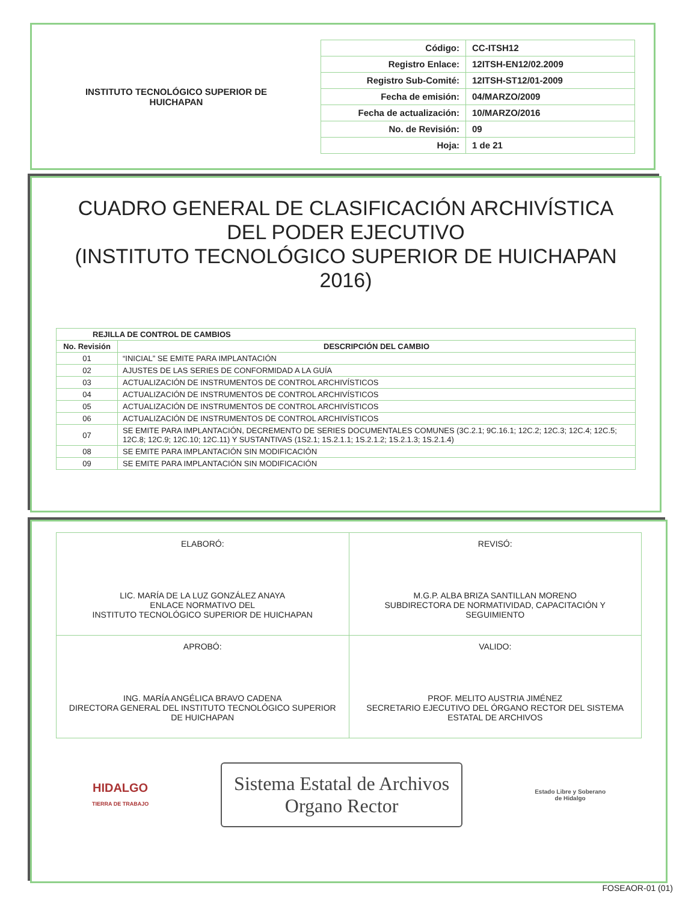INSTITUTO TECNOLÓGICO SUPERIOR DE
HUICHAPAN
| Código: | CC-ITSH12 |
| Registro Enlace: | 12ITSH-EN12/02.2009 |
| Registro Sub-Comité: | 12ITSH-ST12/01-2009 |
| Fecha de emisión: | 04/MARZO/2009 |
| Fecha de actualización: | 10/MARZO/2016 |
| No. de Revisión: | 09 |
| Hoja: | 1 de 21 |
CUADRO GENERAL DE CLASIFICACIÓN ARCHIVÍSTICA DEL PODER EJECUTIVO
(INSTITUTO TECNOLÓGICO SUPERIOR DE HUICHAPAN 2016)
| REJILLA DE CONTROL DE CAMBIOS | |
| --- | --- |
| No. Revisión | DESCRIPCIÓN DEL CAMBIO |
| 01 | “INICIAL” SE EMITE PARA IMPLANTACIÓN |
| 02 | AJUSTES DE LAS SERIES DE CONFORMIDAD A LA GUÍA |
| 03 | ACTUALIZACIÓN DE INSTRUMENTOS DE CONTROL ARCHIVÍSTICOS |
| 04 | ACTUALIZACIÓN DE INSTRUMENTOS DE CONTROL ARCHIVÍSTICOS |
| 05 | ACTUALIZACIÓN DE INSTRUMENTOS DE CONTROL ARCHIVÍSTICOS |
| 06 | ACTUALIZACIÓN DE INSTRUMENTOS DE CONTROL ARCHIVÍSTICOS |
| 07 | SE EMITE PARA IMPLANTACIÓN, DECREMENTO DE SERIES DOCUMENTALES COMUNES (3C.2.1; 9C.16.1; 12C.2; 12C.3; 12C.4; 12C.5; 12C.8; 12C.9; 12C.10; 12C.11) Y SUSTANTIVAS (1S2.1; 1S.2.1.1; 1S.2.1.2; 1S.2.1.3; 1S.2.1.4) |
| 08 | SE EMITE PARA IMPLANTACIÓN SIN MODIFICACIÓN |
| 09 | SE EMITE PARA IMPLANTACIÓN SIN MODIFICACIÓN |
| ELABORÓ: LIC. MARÍA DE LA LUZ GONZÁLEZ ANAYA ENLACE NORMATIVO DEL INSTITUTO TECNOLÓGICO SUPERIOR DE HUICHAPAN | REVISÓ: M.G.P. ALBA BRIZA SANTILLAN MORENO SUBDIRECTORA DE NORMATIVIDAD, CAPACITACIÓN Y SEGUIMIENTO |
| APROBÓ: ING. MARÍA ANGÉLICA BRAVO CADENA DIRECTORA GENERAL DEL INSTITUTO TECNOLÓGICO SUPERIOR DE HUICHAPAN | VALIDO: PROF. MELITO AUSTRIA JIMÉNEZ SECRETARIO EJECUTIVO DEL ÓRGANO RECTOR DEL SISTEMA ESTATAL DE ARCHIVOS |
HIDALGO
TIERRA DE TRABAJO
Sistema Estatal de Archivos
Organo Rector
Estado Libre y Soberano
de Hidalgo
FOSEAOR-01 (01)